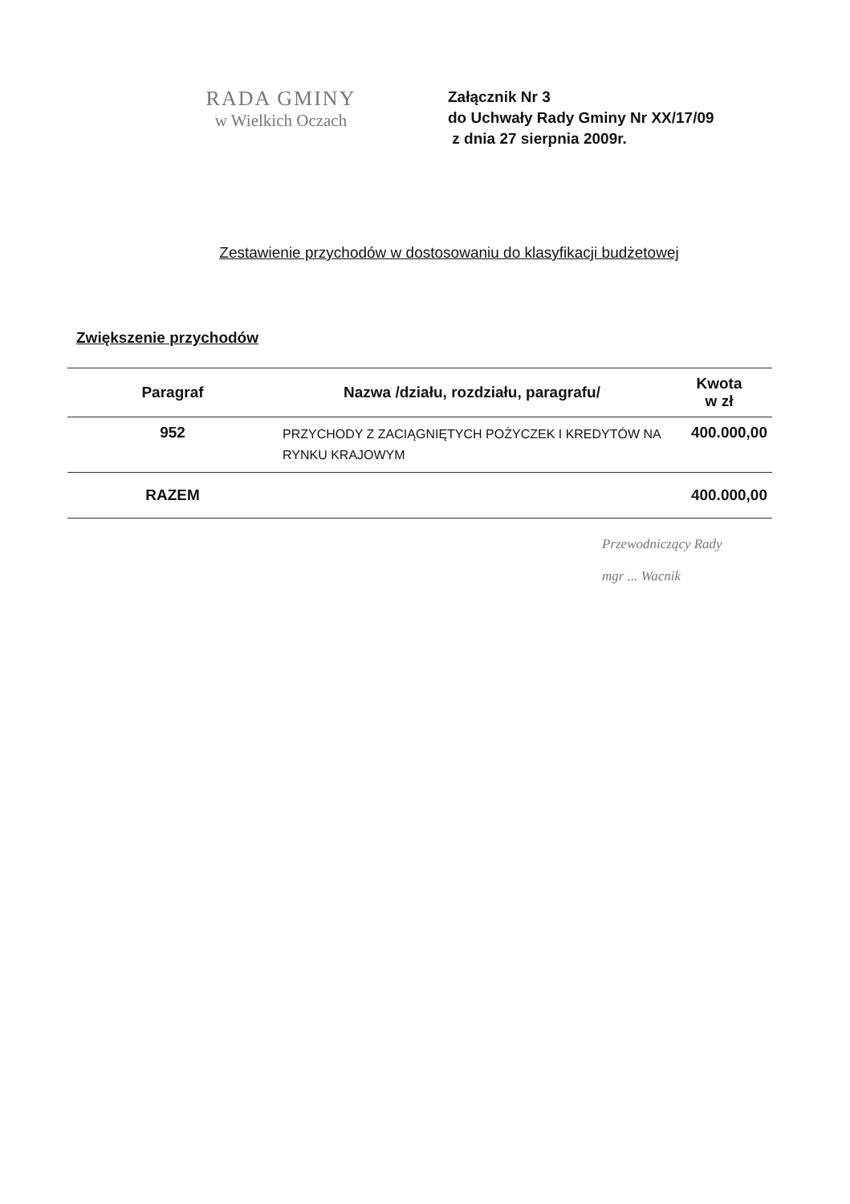RADA GMINY
w Wielkich Oczach
Załącznik Nr 3
do Uchwały Rady Gminy Nr XX/17/09
z dnia 27 sierpnia 2009r.
Zestawienie przychodów w dostosowaniu do klasyfikacji budżetowej
Zwiększenie przychodów
| Paragraf | Nazwa /działu, rozdziału, paragrafu/ | Kwota w zł |
| --- | --- | --- |
| 952 | PRZYCHODY Z ZACIĄGNIĘTYCH POŻYCZEK I KREDYTÓW NA RYNKU KRAJOWYM | 400.000,00 |
| RAZEM | | 400.000,00 |
Przewodniczący Rady
mgr ... Wacnik